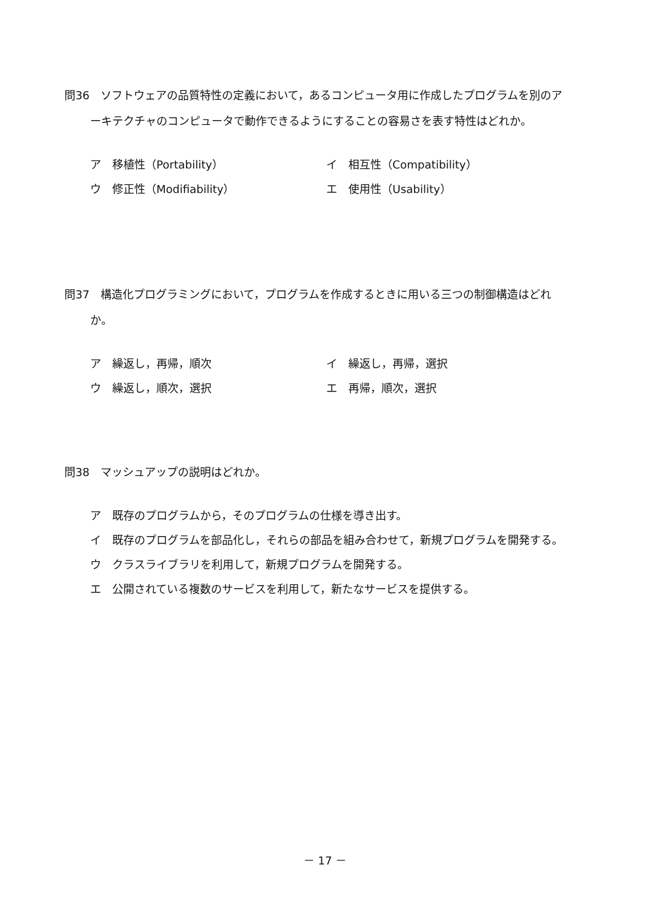問36　ソフトウェアの品質特性の定義において，あるコンピュータ用に作成したプログラムを別のアーキテクチャのコンピュータで動作できるようにすることの容易さを表す特性はどれか。
ア　移植性（Portability）
イ　相互性（Compatibility）
ウ　修正性（Modifiability）
エ　使用性（Usability）
問37　構造化プログラミングにおいて，プログラムを作成するときに用いる三つの制御構造はどれか。
ア　繰返し，再帰，順次
イ　繰返し，再帰，選択
ウ　繰返し，順次，選択
エ　再帰，順次，選択
問38　マッシュアップの説明はどれか。
ア　既存のプログラムから，そのプログラムの仕様を導き出す。
イ　既存のプログラムを部品化し，それらの部品を組み合わせて，新規プログラムを開発する。
ウ　クラスライブラリを利用して，新規プログラムを開発する。
エ　公開されている複数のサービスを利用して，新たなサービスを提供する。
－ 17 －